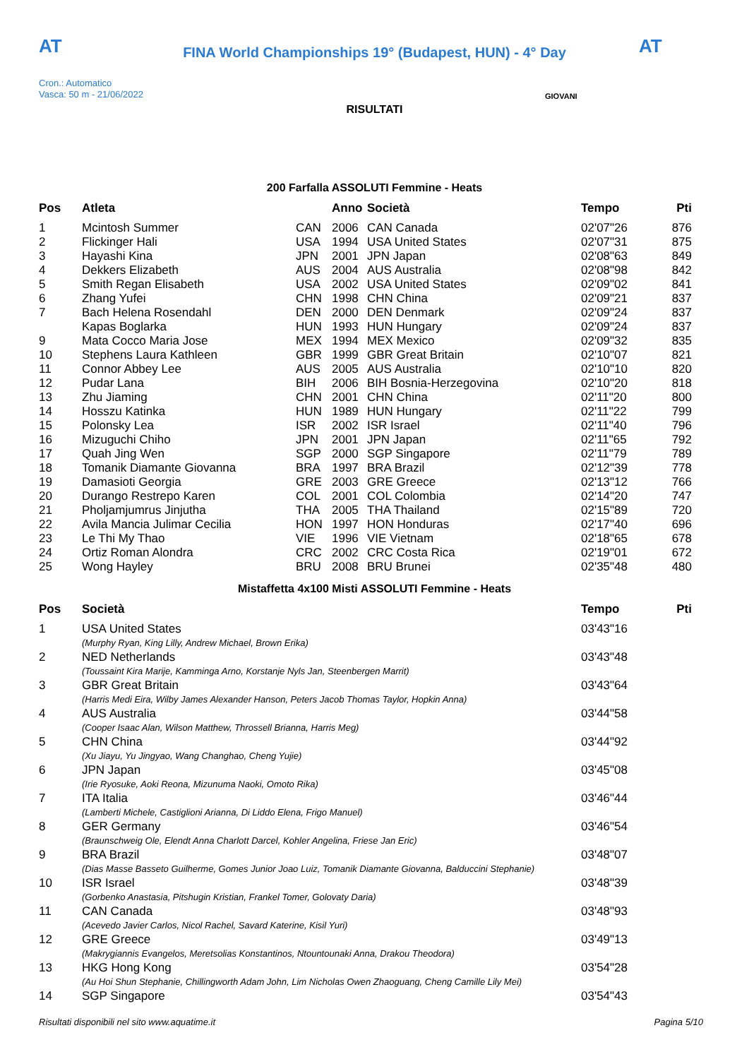AT AT
FINA World Championships 19° (Budapest, HUN) - 4° Day
Cron.: Automatico
Vasca: 50 m - 21/06/2022
GIOVANI
RISULTATI
200 Farfalla ASSOLUTI Femmine - Heats
| Pos | Atleta | | Anno | Società | Tempo | Pti |
| --- | --- | --- | --- | --- | --- | --- |
| 1 | Mcintosh Summer | CAN | 2006 | CAN Canada | 02'07"26 | 876 |
| 2 | Flickinger Hali | USA | 1994 | USA United States | 02'07"31 | 875 |
| 3 | Hayashi Kina | JPN | 2001 | JPN Japan | 02'08"63 | 849 |
| 4 | Dekkers Elizabeth | AUS | 2004 | AUS Australia | 02'08"98 | 842 |
| 5 | Smith Regan Elisabeth | USA | 2002 | USA United States | 02'09"02 | 841 |
| 6 | Zhang Yufei | CHN | 1998 | CHN China | 02'09"21 | 837 |
| 7 | Bach Helena Rosendahl | DEN | 2000 | DEN Denmark | 02'09"24 | 837 |
| | Kapas Boglarka | HUN | 1993 | HUN Hungary | 02'09"24 | 837 |
| 9 | Mata Cocco Maria Jose | MEX | 1994 | MEX Mexico | 02'09"32 | 835 |
| 10 | Stephens Laura Kathleen | GBR | 1999 | GBR Great Britain | 02'10"07 | 821 |
| 11 | Connor Abbey Lee | AUS | 2005 | AUS Australia | 02'10"10 | 820 |
| 12 | Pudar Lana | BIH | 2006 | BIH Bosnia-Herzegovina | 02'10"20 | 818 |
| 13 | Zhu Jiaming | CHN | 2001 | CHN China | 02'11"20 | 800 |
| 14 | Hosszu Katinka | HUN | 1989 | HUN Hungary | 02'11"22 | 799 |
| 15 | Polonsky Lea | ISR | 2002 | ISR Israel | 02'11"40 | 796 |
| 16 | Mizuguchi Chiho | JPN | 2001 | JPN Japan | 02'11"65 | 792 |
| 17 | Quah Jing Wen | SGP | 2000 | SGP Singapore | 02'11"79 | 789 |
| 18 | Tomanik Diamante Giovanna | BRA | 1997 | BRA Brazil | 02'12"39 | 778 |
| 19 | Damasioti Georgia | GRE | 2003 | GRE Greece | 02'13"12 | 766 |
| 20 | Durango Restrepo Karen | COL | 2001 | COL Colombia | 02'14"20 | 747 |
| 21 | Pholjamjumrus Jinjutha | THA | 2005 | THA Thailand | 02'15"89 | 720 |
| 22 | Avila Mancia Julimar Cecilia | HON | 1997 | HON Honduras | 02'17"40 | 696 |
| 23 | Le Thi My Thao | VIE | 1996 | VIE Vietnam | 02'18"65 | 678 |
| 24 | Ortiz Roman Alondra | CRC | 2002 | CRC Costa Rica | 02'19"01 | 672 |
| 25 | Wong Hayley | BRU | 2008 | BRU Brunei | 02'35"48 | 480 |
Mistaffetta 4x100 Misti ASSOLUTI Femmine - Heats
| Pos | Società | Tempo | Pti |
| --- | --- | --- | --- |
| 1 | USA United States | 03'43"16 | |
| | (Murphy Ryan, King Lilly, Andrew Michael, Brown Erika) | | |
| 2 | NED Netherlands | 03'43"48 | |
| | (Toussaint Kira Marije, Kamminga Arno, Korstanje Nyls Jan, Steenbergen Marrit) | | |
| 3 | GBR Great Britain | 03'43"64 | |
| | (Harris Medi Eira, Wilby James Alexander Hanson, Peters Jacob Thomas Taylor, Hopkin Anna) | | |
| 4 | AUS Australia | 03'44"58 | |
| | (Cooper Isaac Alan, Wilson Matthew, Throssell Brianna, Harris Meg) | | |
| 5 | CHN China | 03'44"92 | |
| | (Xu Jiayu, Yu Jingyao, Wang Changhao, Cheng Yujie) | | |
| 6 | JPN Japan | 03'45"08 | |
| | (Irie Ryosuke, Aoki Reona, Mizunuma Naoki, Omoto Rika) | | |
| 7 | ITA Italia | 03'46"44 | |
| | (Lamberti Michele, Castiglioni Arianna, Di Liddo Elena, Frigo Manuel) | | |
| 8 | GER Germany | 03'46"54 | |
| | (Braunschweig Ole, Elendt Anna Charlott Darcel, Kohler Angelina, Friese Jan Eric) | | |
| 9 | BRA Brazil | 03'48"07 | |
| | (Dias Masse Basseto Guilherme, Gomes Junior Joao Luiz, Tomanik Diamante Giovanna, Balduccini Stephanie) | | |
| 10 | ISR Israel | 03'48"39 | |
| | (Gorbenko Anastasia, Pitshugin Kristian, Frankel Tomer, Golovaty Daria) | | |
| 11 | CAN Canada | 03'48"93 | |
| | (Acevedo Javier Carlos, Nicol Rachel, Savard Katerine, Kisil Yuri) | | |
| 12 | GRE Greece | 03'49"13 | |
| | (Makrygiannis Evangelos, Meretsolias Konstantinos, Ntountounaki Anna, Drakou Theodora) | | |
| 13 | HKG Hong Kong | 03'54"28 | |
| | (Au Hoi Shun Stephanie, Chillingworth Adam John, Lim Nicholas Owen Zhaoguang, Cheng Camille Lily Mei) | | |
| 14 | SGP Singapore | 03'54"43 | |
Risultati disponibili nel sito www.aquatime.it Pagina 5/10